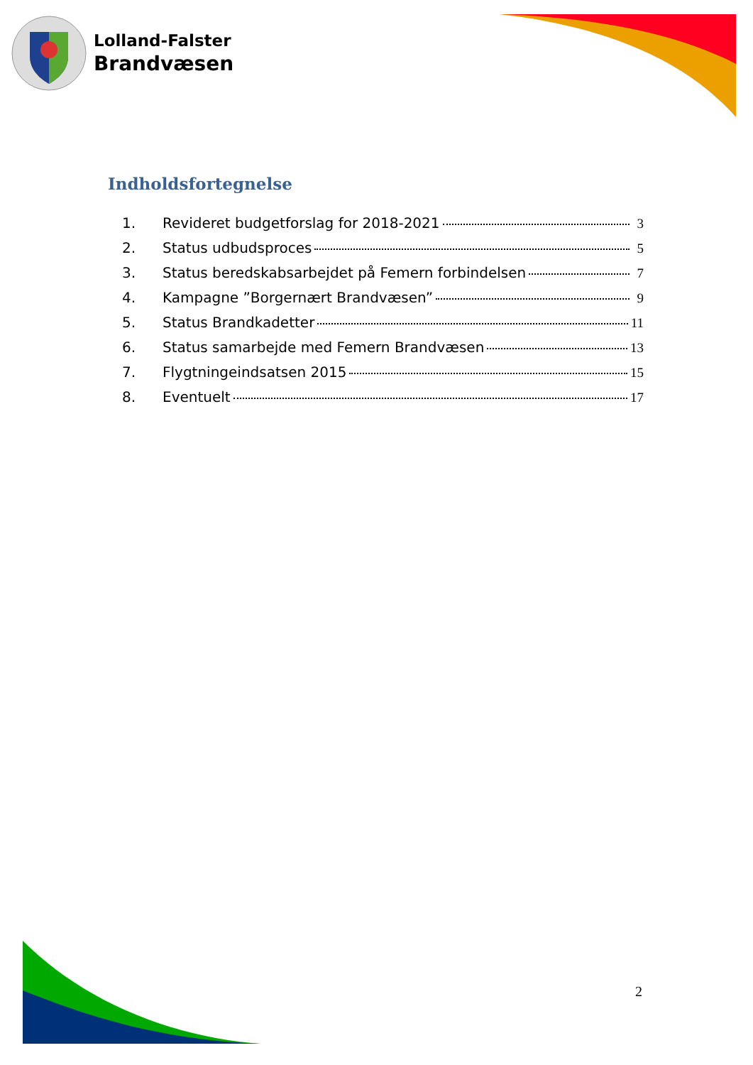Lolland-Falster
Brandvæsen
Indholdsfortegnelse
1. Revideret budgetforslag for 2018-2021 3
2. Status udbudsproces 5
3. Status beredskabsarbejdet på Femern forbindelsen 7
4. Kampagne ”Borgernært Brandvæsen” 9
5. Status Brandkadetter 11
6. Status samarbejde med Femern Brandvæsen 13
7. Flygtningeindsatsen 2015 15
8. Eventuelt 17
2